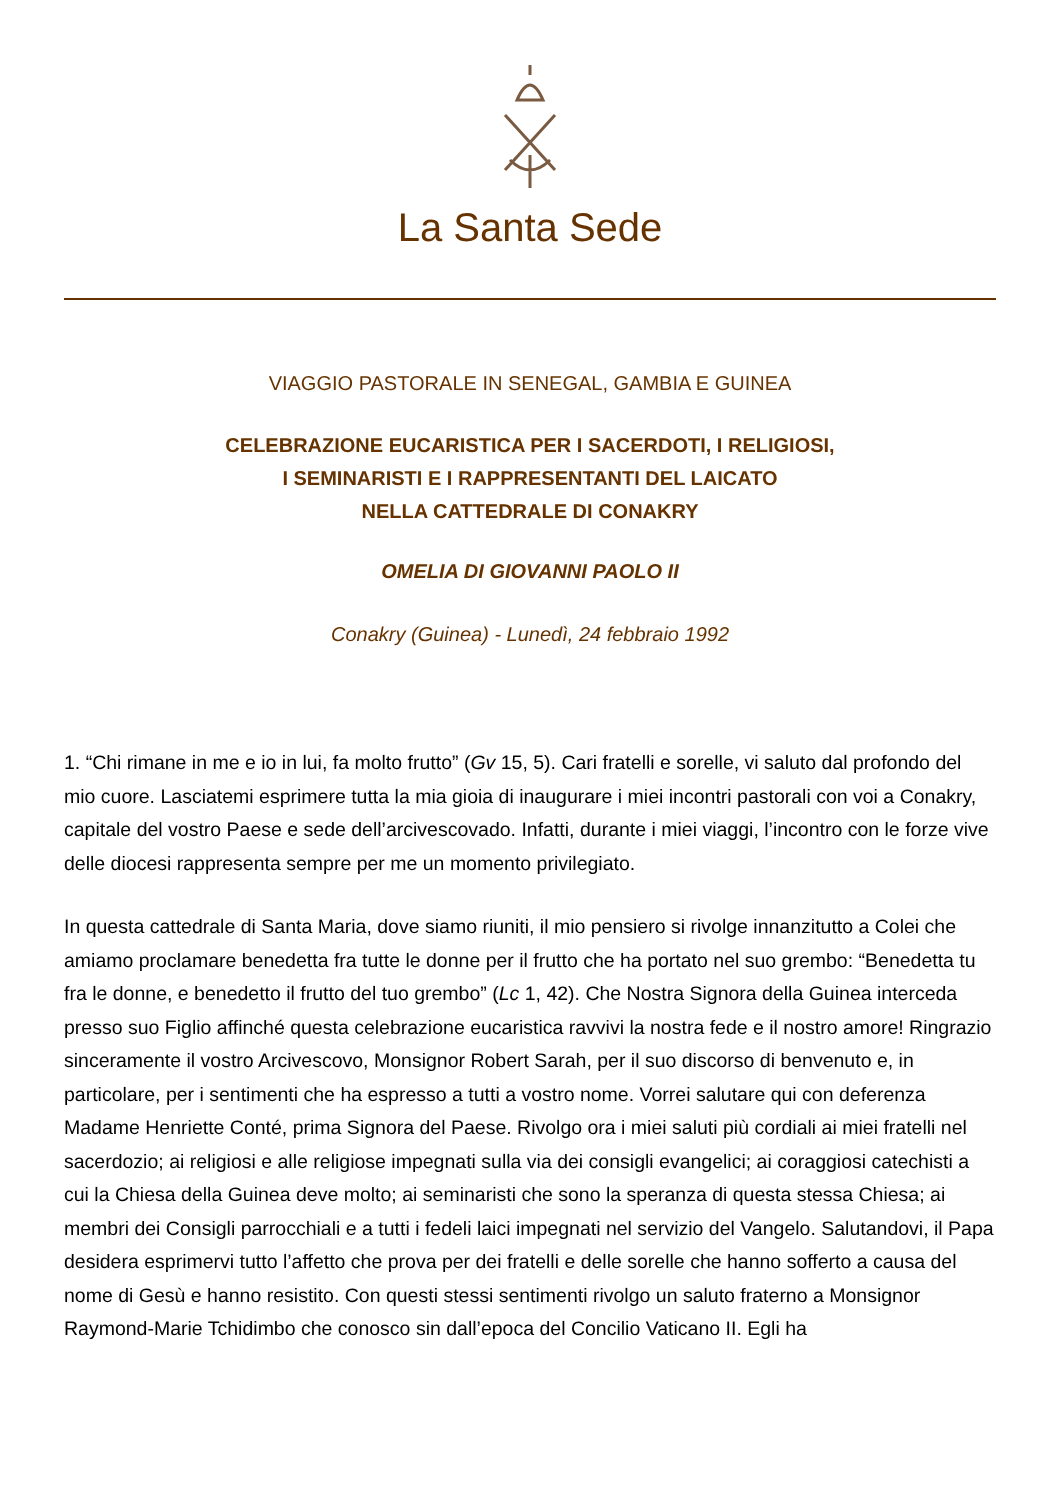La Santa Sede
VIAGGIO PASTORALE IN SENEGAL, GAMBIA E GUINEA
CELEBRAZIONE EUCARISTICA PER I SACERDOTI, I RELIGIOSI,
I SEMINARISTI E I RAPPRESENTANTI DEL LAICATO
NELLA CATTEDRALE DI CONAKRY
OMELIA DI GIOVANNI PAOLO II
Conakry (Guinea) - Lunedì, 24 febbraio 1992
1. “Chi rimane in me e io in lui, fa molto frutto” (Gv 15, 5). Cari fratelli e sorelle, vi saluto dal profondo del mio cuore. Lasciatemi esprimere tutta la mia gioia di inaugurare i miei incontri pastorali con voi a Conakry, capitale del vostro Paese e sede dell’arcivescovado. Infatti, durante i miei viaggi, l’incontro con le forze vive delle diocesi rappresenta sempre per me un momento privilegiato.
In questa cattedrale di Santa Maria, dove siamo riuniti, il mio pensiero si rivolge innanzitutto a Colei che amiamo proclamare benedetta fra tutte le donne per il frutto che ha portato nel suo grembo: “Benedetta tu fra le donne, e benedetto il frutto del tuo grembo” (Lc 1, 42). Che Nostra Signora della Guinea interceda presso suo Figlio affinché questa celebrazione eucaristica ravvivi la nostra fede e il nostro amore! Ringrazio sinceramente il vostro Arcivescovo, Monsignor Robert Sarah, per il suo discorso di benvenuto e, in particolare, per i sentimenti che ha espresso a tutti a vostro nome. Vorrei salutare qui con deferenza Madame Henriette Conté, prima Signora del Paese. Rivolgo ora i miei saluti più cordiali ai miei fratelli nel sacerdozio; ai religiosi e alle religiose impegnati sulla via dei consigli evangelici; ai coraggiosi catechisti a cui la Chiesa della Guinea deve molto; ai seminaristi che sono la speranza di questa stessa Chiesa; ai membri dei Consigli parrocchiali e a tutti i fedeli laici impegnati nel servizio del Vangelo. Salutandovi, il Papa desidera esprimervi tutto l’affetto che prova per dei fratelli e delle sorelle che hanno sofferto a causa del nome di Gesù e hanno resistito. Con questi stessi sentimenti rivolgo un saluto fraterno a Monsignor Raymond-Marie Tchidimbo che conosco sin dall’epoca del Concilio Vaticano II. Egli ha